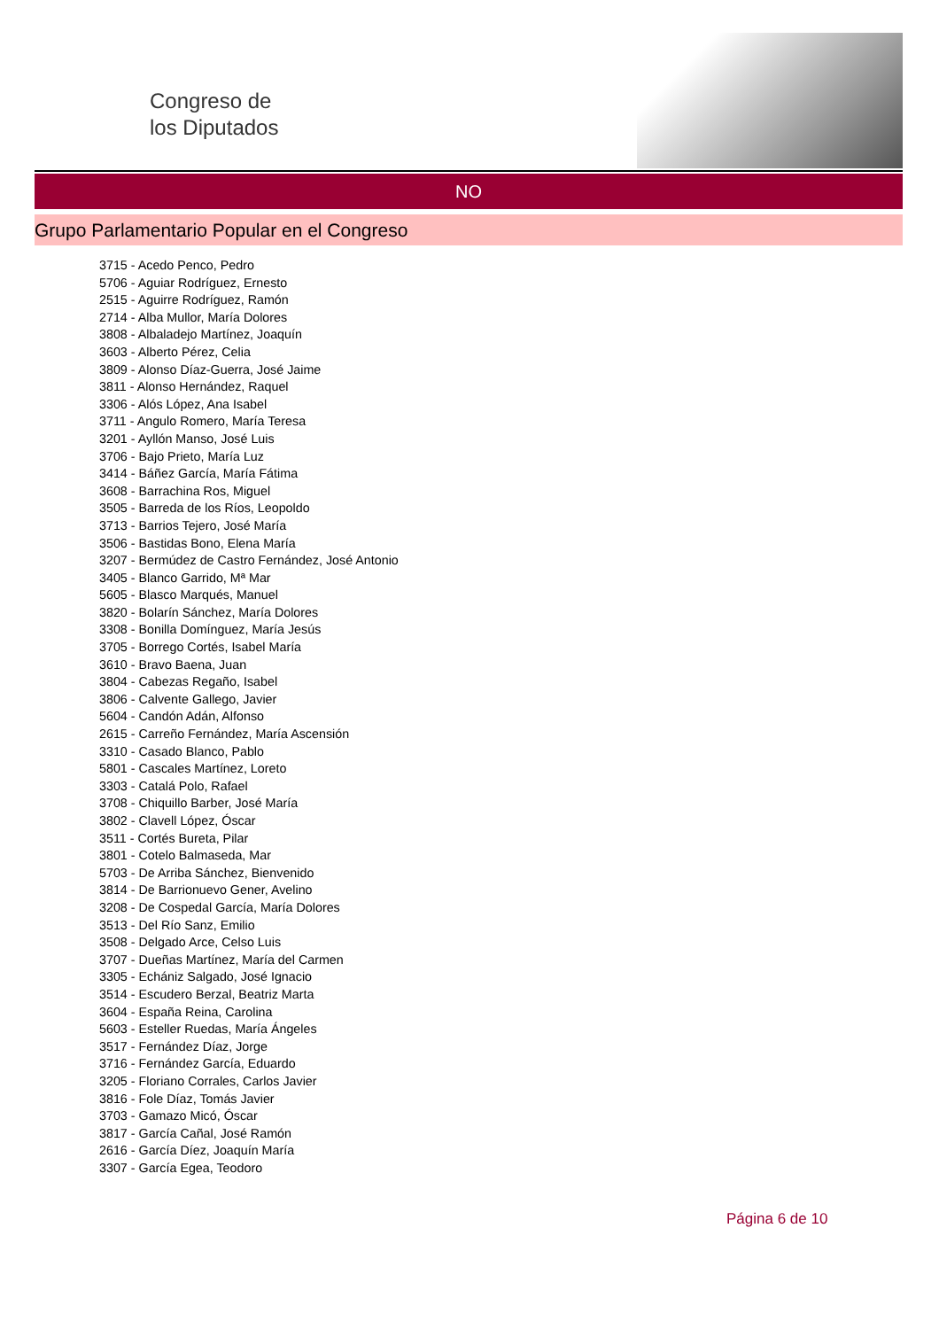Congreso de
los Diputados
NO
Grupo Parlamentario Popular en el Congreso
3715 - Acedo Penco, Pedro
5706 - Aguiar Rodríguez, Ernesto
2515 - Aguirre Rodríguez, Ramón
2714 - Alba Mullor, María Dolores
3808 - Albaladejo Martínez, Joaquín
3603 - Alberto Pérez, Celia
3809 - Alonso Díaz-Guerra, José Jaime
3811 - Alonso Hernández, Raquel
3306 - Alós López, Ana Isabel
3711 - Angulo Romero, María Teresa
3201 - Ayllón Manso, José Luis
3706 - Bajo Prieto, María Luz
3414 - Báñez García, María Fátima
3608 - Barrachina Ros, Miguel
3505 - Barreda de los Ríos, Leopoldo
3713 - Barrios Tejero, José María
3506 - Bastidas Bono, Elena María
3207 - Bermúdez de Castro Fernández, José Antonio
3405 - Blanco Garrido, Mª Mar
5605 - Blasco Marqués, Manuel
3820 - Bolarín Sánchez, María Dolores
3308 - Bonilla Domínguez, María Jesús
3705 - Borrego Cortés, Isabel María
3610 - Bravo Baena, Juan
3804 - Cabezas Regaño, Isabel
3806 - Calvente Gallego, Javier
5604 - Candón Adán, Alfonso
2615 - Carreño Fernández, María Ascensión
3310 - Casado Blanco, Pablo
5801 - Cascales Martínez, Loreto
3303 - Catalá Polo, Rafael
3708 - Chiquillo Barber, José María
3802 - Clavell López, Óscar
3511 - Cortés Bureta, Pilar
3801 - Cotelo Balmaseda, Mar
5703 - De Arriba Sánchez, Bienvenido
3814 - De Barrionuevo Gener, Avelino
3208 - De Cospedal García, María Dolores
3513 - Del Río Sanz, Emilio
3508 - Delgado Arce, Celso Luis
3707 - Dueñas Martínez, María del Carmen
3305 - Echániz Salgado, José Ignacio
3514 - Escudero Berzal, Beatriz Marta
3604 - España Reina, Carolina
5603 - Esteller Ruedas, María Ángeles
3517 - Fernández Díaz, Jorge
3716 - Fernández García, Eduardo
3205 - Floriano Corrales, Carlos Javier
3816 - Fole Díaz, Tomás Javier
3703 - Gamazo Micó, Óscar
3817 - García Cañal, José Ramón
2616 - García Díez, Joaquín María
3307 - García Egea, Teodoro
Página 6 de 10